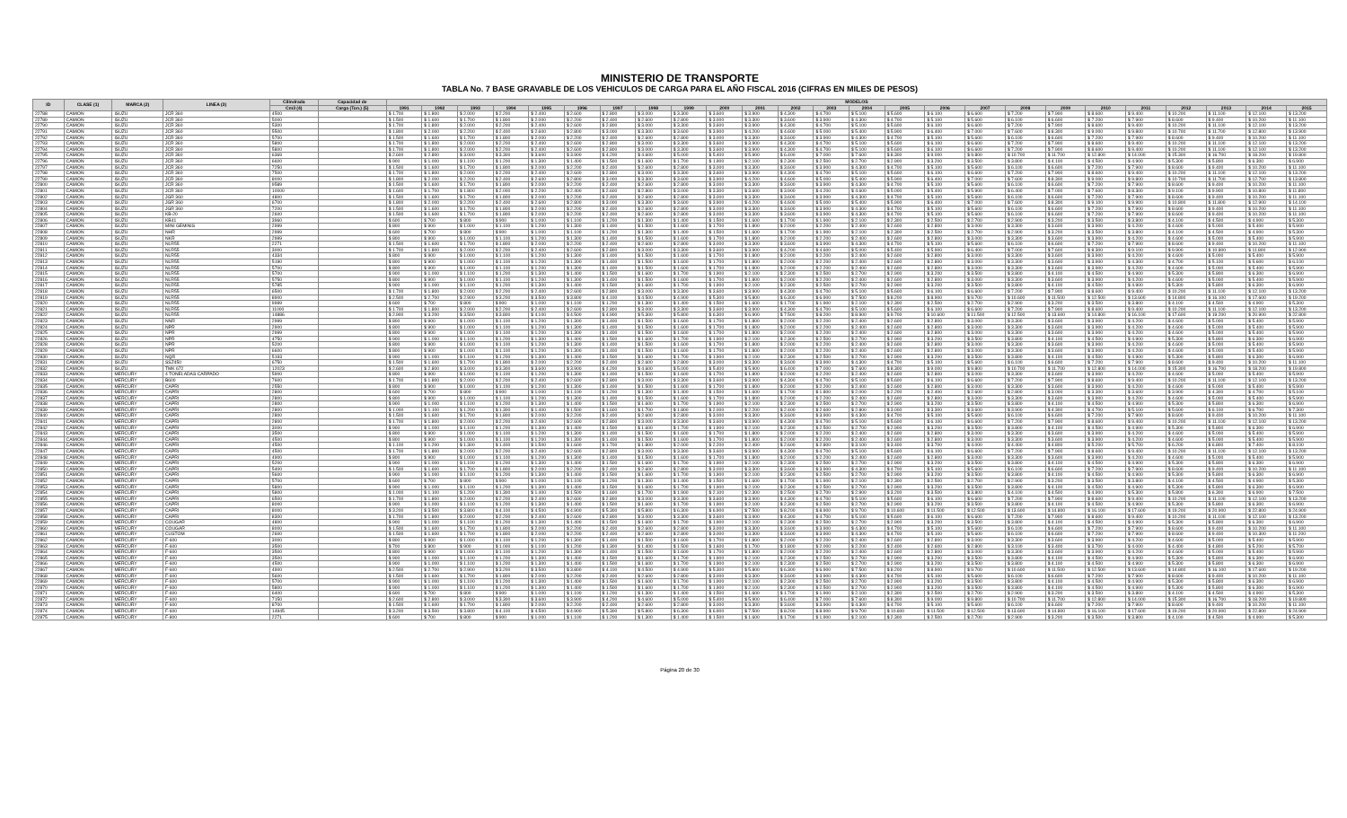MINISTERIO DE TRANSPORTE
TABLA No. 7 BASE GRAVABLE DE LOS VEHICULOS DE CARGA PARA EL AÑO FISCAL 2016 (CIFRAS EN MILES DE PESOS)
| ID | CLASE (1) | MARCA (2) | LINEA (3) | Cilindrada | Capacidad de | MODELOS | | | | | | | | | | | | | | | | | | | | | | | | |
| --- | --- | --- | --- | --- | --- | --- | --- | --- | --- | --- | --- | --- | --- | --- | --- | --- | --- | --- | --- | --- | --- | --- | --- | --- | --- | --- | --- | --- | --- | --- |
| | | | | Cm3 (4) | Carga (Ton.) (5) | 1991 | 1992 | 1993 | 1994 | 1995 | 1996 | 1997 | 1998 | 1999 | 2000 | 2001 | 2002 | 2003 | 2004 | 2005 | 2006 | 2007 | 2008 | 2009 | 2010 | 2011 | 2012 | 2013 | 2014 | 2015 |
| 22788 | CAMION | ISUZU | JCR 360 | 4500 | | $ 1.700 | $ 1.800 | $ 2.000 | $ 2.200 | $ 2.400 | $ 2.600 | $ 2.800 | $ 3.000 | $ 3.300 | $ 3.600 | $ 3.900 | $ 4.300 | $ 4.700 | $ 5.100 | $ 5.600 | $ 6.100 | $ 6.600 | $ 7.200 | $ 7.900 | $ 8.600 | $ 9.400 | $ 10.200 | $ 11.100 | $ 12.100 | $ 13.200 |
| 22789 | CAMION | ISUZU | JCR 360 | 5000 | | $ 1.500 | $ 1.600 | $ 1.700 | $ 1.800 | $ 2.000 | $ 2.200 | $ 2.400 | $ 2.600 | $ 2.800 | $ 3.000 | $ 3.300 | $ 3.600 | $ 3.900 | $ 4.300 | $ 4.700 | $ 5.100 | $ 5.600 | $ 6.100 | $ 6.600 | $ 7.200 | $ 7.900 | $ 8.600 | $ 9.400 | $ 10.200 | $ 11.100 |
| 22790 | CAMION | ISUZU | JCR 360 | 5300 | | $ 1.700 | $ 1.800 | $ 2.000 | $ 2.200 | $ 2.400 | $ 2.600 | $ 2.800 | $ 3.000 | $ 3.300 | $ 3.600 | $ 3.900 | $ 4.300 | $ 4.700 | $ 5.100 | $ 5.600 | $ 6.100 | $ 6.600 | $ 7.200 | $ 7.900 | $ 8.600 | $ 9.400 | $ 10.200 | $ 11.100 | $ 12.100 | $ 13.200 |
| 22791 | CAMION | ISUZU | JCR 360 | 5500 | | $ 1.800 | $ 2.000 | $ 2.200 | $ 2.400 | $ 2.600 | $ 2.800 | $ 3.000 | $ 3.300 | $ 3.600 | $ 3.900 | $ 4.200 | $ 4.600 | $ 5.000 | $ 5.400 | $ 5.900 | $ 6.400 | $ 7.000 | $ 7.600 | $ 8.300 | $ 9.000 | $ 9.800 | $ 10.700 | $ 11.700 | $ 12.800 | $ 13.900 |
| 22792 | CAMION | ISUZU | JCR 360 | 5700 | | $ 1.500 | $ 1.600 | $ 1.700 | $ 1.800 | $ 2.000 | $ 2.200 | $ 2.400 | $ 2.600 | $ 2.800 | $ 3.000 | $ 3.300 | $ 3.600 | $ 3.900 | $ 4.300 | $ 4.700 | $ 5.100 | $ 5.600 | $ 6.100 | $ 6.600 | $ 7.200 | $ 7.900 | $ 8.600 | $ 9.400 | $ 10.200 | $ 11.100 |
| 22793 | CAMION | ISUZU | JCR 360 | 5800 | | $ 1.700 | $ 1.800 | $ 2.000 | $ 2.200 | $ 2.400 | $ 2.600 | $ 2.800 | $ 3.000 | $ 3.300 | $ 3.600 | $ 3.900 | $ 4.300 | $ 4.700 | $ 5.100 | $ 5.600 | $ 6.100 | $ 6.600 | $ 7.200 | $ 7.900 | $ 8.600 | $ 9.400 | $ 10.200 | $ 11.100 | $ 12.100 | $ 13.200 |
| 22794 | CAMION | ISUZU | JCR 360 | 5800 | | $ 1.700 | $ 1.800 | $ 2.000 | $ 2.200 | $ 2.400 | $ 2.600 | $ 2.800 | $ 3.000 | $ 3.300 | $ 3.600 | $ 3.900 | $ 4.300 | $ 4.700 | $ 5.100 | $ 5.600 | $ 6.100 | $ 6.600 | $ 7.200 | $ 7.900 | $ 8.600 | $ 9.400 | $ 10.200 | $ 11.100 | $ 12.100 | $ 13.200 |
| 22795 | CAMION | ISUZU | JCR 360 | 6369 | | $ 2.600 | $ 2.800 | $ 3.000 | $ 3.300 | $ 3.600 | $ 3.900 | $ 4.200 | $ 4.600 | $ 5.000 | $ 5.400 | $ 5.900 | $ 6.400 | $ 7.000 | $ 7.600 | $ 8.300 | $ 9.000 | $ 9.800 | $ 10.700 | $ 11.700 | $ 12.800 | $ 14.000 | $ 15.300 | $ 16.700 | $ 18.200 | $ 19.800 |
| 22796 | CAMION | ISUZU | JCR 360 | 6600 | | $ 900 | $ 1.000 | $ 1.100 | $ 1.200 | $ 1.300 | $ 1.400 | $ 1.500 | $ 1.600 | $ 1.700 | $ 1.900 | $ 2.100 | $ 2.300 | $ 2.500 | $ 2.700 | $ 2.900 | $ 3.200 | $ 3.500 | $ 3.800 | $ 4.100 | $ 4.500 | $ 4.900 | $ 5.300 | $ 5.800 | $ 6.300 | $ 6.900 |
| 22797 | CAMION | ISUZU | JCR 360 | 7250 | | $ 1.500 | $ 1.600 | $ 1.700 | $ 1.800 | $ 2.000 | $ 2.200 | $ 2.400 | $ 2.600 | $ 2.800 | $ 3.000 | $ 3.300 | $ 3.600 | $ 3.900 | $ 4.300 | $ 4.700 | $ 5.100 | $ 5.600 | $ 6.100 | $ 6.600 | $ 7.200 | $ 7.900 | $ 8.600 | $ 9.400 | $ 10.200 | $ 11.100 |
| 22798 | CAMION | ISUZU | JCR 360 | 7500 | | $ 1.700 | $ 1.800 | $ 2.000 | $ 2.200 | $ 2.400 | $ 2.600 | $ 2.800 | $ 3.000 | $ 3.300 | $ 3.600 | $ 3.900 | $ 4.300 | $ 4.700 | $ 5.100 | $ 5.600 | $ 6.100 | $ 6.600 | $ 7.200 | $ 7.900 | $ 8.600 | $ 9.400 | $ 10.200 | $ 11.100 | $ 12.100 | $ 13.200 |
| 22799 | CAMION | ISUZU | JCR 360 | 8000 | | $ 1.800 | $ 2.000 | $ 2.200 | $ 2.400 | $ 2.600 | $ 2.800 | $ 3.000 | $ 3.300 | $ 3.600 | $ 3.900 | $ 4.200 | $ 4.600 | $ 5.000 | $ 5.400 | $ 5.900 | $ 6.400 | $ 7.000 | $ 7.600 | $ 8.300 | $ 9.000 | $ 9.800 | $ 10.700 | $ 11.700 | $ 12.700 | $ 13.800 |
| 22800 | CAMION | ISUZU | JCR 360 | 9589 | | $ 1.500 | $ 1.600 | $ 1.700 | $ 1.800 | $ 2.000 | $ 2.200 | $ 2.400 | $ 2.600 | $ 2.800 | $ 3.000 | $ 3.300 | $ 3.600 | $ 3.900 | $ 4.300 | $ 4.700 | $ 5.100 | $ 5.600 | $ 6.100 | $ 6.600 | $ 7.200 | $ 7.900 | $ 8.600 | $ 9.400 | $ 10.200 | $ 11.100 |
| 22801 | CAMION | ISUZU | JCR 360 | 10000 | | $ 1.600 | $ 1.700 | $ 1.800 | $ 2.000 | $ 2.200 | $ 2.400 | $ 2.600 | $ 2.800 | $ 3.000 | $ 3.300 | $ 3.600 | $ 3.900 | $ 4.200 | $ 4.600 | $ 5.000 | $ 5.400 | $ 5.900 | $ 6.400 | $ 7.000 | $ 7.600 | $ 8.300 | $ 9.100 | $ 9.900 | $ 10.800 | $ 11.800 |
| 22802 | CAMION | ISUZU | JGR 360 | 4800 | | $ 1.500 | $ 1.600 | $ 1.700 | $ 1.800 | $ 2.000 | $ 2.200 | $ 2.400 | $ 2.600 | $ 2.800 | $ 3.000 | $ 3.300 | $ 3.600 | $ 3.900 | $ 4.300 | $ 4.700 | $ 5.100 | $ 5.600 | $ 6.100 | $ 6.600 | $ 7.200 | $ 7.900 | $ 8.600 | $ 9.400 | $ 10.200 | $ 11.100 |
| 22803 | CAMION | ISUZU | JGR 360 | 6700 | | $ 1.800 | $ 2.000 | $ 2.200 | $ 2.400 | $ 2.600 | $ 2.800 | $ 3.000 | $ 3.300 | $ 3.600 | $ 3.900 | $ 4.200 | $ 4.600 | $ 5.000 | $ 5.400 | $ 5.900 | $ 6.400 | $ 7.000 | $ 7.600 | $ 8.300 | $ 9.100 | $ 9.900 | $ 10.800 | $ 11.800 | $ 12.900 | $ 14.100 |
| 22804 | CAMION | ISUZU | JGR 360 | 7200 | | $ 1.500 | $ 1.600 | $ 1.700 | $ 1.800 | $ 2.000 | $ 2.200 | $ 2.400 | $ 2.600 | $ 2.800 | $ 3.000 | $ 3.300 | $ 3.600 | $ 3.900 | $ 4.300 | $ 4.700 | $ 5.100 | $ 5.600 | $ 6.100 | $ 6.600 | $ 7.200 | $ 7.900 | $ 8.600 | $ 9.400 | $ 10.200 | $ 11.100 |
| 22805 | CAMION | ISUZU | KB-20 | 2600 | | $ 1.500 | $ 1.600 | $ 1.700 | $ 1.800 | $ 2.000 | $ 2.200 | $ 2.400 | $ 2.600 | $ 2.800 | $ 3.000 | $ 3.300 | $ 3.600 | $ 3.900 | $ 4.300 | $ 4.700 | $ 5.100 | $ 5.600 | $ 6.100 | $ 6.600 | $ 7.200 | $ 7.900 | $ 8.600 | $ 9.400 | $ 10.200 | $ 11.100 |
| 22806 | CAMION | ISUZU | KB41 | 3960 | | $ 600 | $ 700 | $ 800 | $ 900 | $ 1.000 | $ 1.100 | $ 1.200 | $ 1.300 | $ 1.400 | $ 1.500 | $ 1.600 | $ 1.700 | $ 1.900 | $ 2.100 | $ 2.300 | $ 2.500 | $ 2.700 | $ 2.900 | $ 3.200 | $ 3.500 | $ 3.800 | $ 4.100 | $ 4.500 | $ 4.900 | $ 5.300 |
| 22807 | CAMION | ISUZU | MINI GEMINIS | 2999 | | $ 800 | $ 900 | $ 1.000 | $ 1.100 | $ 1.200 | $ 1.300 | $ 1.400 | $ 1.500 | $ 1.600 | $ 1.700 | $ 1.800 | $ 2.000 | $ 2.200 | $ 2.400 | $ 2.600 | $ 2.800 | $ 3.000 | $ 3.300 | $ 3.600 | $ 3.900 | $ 4.200 | $ 4.600 | $ 5.000 | $ 5.400 | $ 5.900 |
| 22808 | CAMION | ISUZU | NHR | 2999 | | $ 600 | $ 700 | $ 800 | $ 900 | $ 1.000 | $ 1.100 | $ 1.200 | $ 1.300 | $ 1.400 | $ 1.500 | $ 1.600 | $ 1.700 | $ 1.900 | $ 2.100 | $ 2.300 | $ 2.500 | $ 2.700 | $ 2.900 | $ 3.200 | $ 3.500 | $ 3.800 | $ 4.100 | $ 4.500 | $ 4.900 | $ 5.300 |
| 22809 | CAMION | ISUZU | NKR | 2999 | | $ 800 | $ 900 | $ 1.000 | $ 1.100 | $ 1.200 | $ 1.300 | $ 1.400 | $ 1.500 | $ 1.600 | $ 1.700 | $ 1.800 | $ 2.000 | $ 2.200 | $ 2.400 | $ 2.600 | $ 2.800 | $ 3.000 | $ 3.300 | $ 3.600 | $ 3.900 | $ 4.200 | $ 4.600 | $ 5.000 | $ 5.400 | $ 5.900 |
| 22810 | CAMION | ISUZU | NLR55 | 2271 | | $ 1.500 | $ 1.600 | $ 1.700 | $ 1.800 | $ 2.000 | $ 2.200 | $ 2.400 | $ 2.600 | $ 2.800 | $ 3.000 | $ 3.300 | $ 3.600 | $ 3.900 | $ 4.300 | $ 4.700 | $ 5.100 | $ 5.600 | $ 6.100 | $ 6.600 | $ 7.200 | $ 7.900 | $ 8.600 | $ 9.400 | $ 10.200 | $ 11.100 |
| 22811 | CAMION | ISUZU | NLR55 | 3000 | | $ 1.700 | $ 1.800 | $ 2.000 | $ 2.200 | $ 2.400 | $ 2.600 | $ 2.800 | $ 3.000 | $ 3.300 | $ 3.600 | $ 3.900 | $ 4.200 | $ 4.600 | $ 5.000 | $ 5.400 | $ 5.900 | $ 6.400 | $ 7.000 | $ 7.600 | $ 8.300 | $ 9.100 | $ 9.900 | $ 10.800 | $ 11.800 | $ 12.900 |
| 22812 | CAMION | ISUZU | NLR55 | 4334 | | $ 800 | $ 900 | $ 1.000 | $ 1.100 | $ 1.200 | $ 1.300 | $ 1.400 | $ 1.500 | $ 1.600 | $ 1.700 | $ 1.800 | $ 2.000 | $ 2.200 | $ 2.400 | $ 2.600 | $ 2.800 | $ 3.000 | $ 3.300 | $ 3.600 | $ 3.900 | $ 4.200 | $ 4.600 | $ 5.000 | $ 5.400 | $ 5.900 |
| 22813 | CAMION | ISUZU | NLR55 | 5190 | | $ 800 | $ 900 | $ 1.000 | $ 1.100 | $ 1.200 | $ 1.300 | $ 1.400 | $ 1.500 | $ 1.600 | $ 1.700 | $ 1.800 | $ 2.000 | $ 2.200 | $ 2.400 | $ 2.600 | $ 2.800 | $ 3.000 | $ 3.300 | $ 3.600 | $ 3.900 | $ 4.300 | $ 4.700 | $ 5.100 | $ 5.600 | $ 6.100 |
| 22814 | CAMION | ISUZU | NLR55 | 5700 | | $ 800 | $ 900 | $ 1.000 | $ 1.100 | $ 1.200 | $ 1.300 | $ 1.400 | $ 1.500 | $ 1.600 | $ 1.700 | $ 1.800 | $ 2.000 | $ 2.200 | $ 2.400 | $ 2.600 | $ 2.800 | $ 3.000 | $ 3.300 | $ 3.600 | $ 3.900 | $ 4.200 | $ 4.600 | $ 5.000 | $ 5.400 | $ 5.900 |
| 22815 | CAMION | ISUZU | NLR55 | 5700 | | $ 900 | $ 1.000 | $ 1.100 | $ 1.200 | $ 1.300 | $ 1.400 | $ 1.500 | $ 1.600 | $ 1.700 | $ 1.900 | $ 2.100 | $ 2.300 | $ 2.500 | $ 2.700 | $ 2.900 | $ 3.200 | $ 3.500 | $ 3.800 | $ 4.100 | $ 4.500 | $ 4.900 | $ 5.300 | $ 5.800 | $ 6.300 | $ 6.900 |
| 22816 | CAMION | ISUZU | NLR55 | 5750 | | $ 800 | $ 900 | $ 1.000 | $ 1.100 | $ 1.200 | $ 1.300 | $ 1.400 | $ 1.500 | $ 1.600 | $ 1.700 | $ 1.800 | $ 2.000 | $ 2.200 | $ 2.400 | $ 2.600 | $ 2.800 | $ 3.000 | $ 3.300 | $ 3.600 | $ 3.900 | $ 4.200 | $ 4.600 | $ 5.000 | $ 5.400 | $ 5.900 |
| 22817 | CAMION | ISUZU | NLR55 | 5785 | | $ 900 | $ 1.000 | $ 1.100 | $ 1.200 | $ 1.300 | $ 1.400 | $ 1.500 | $ 1.600 | $ 1.700 | $ 1.900 | $ 2.100 | $ 2.300 | $ 2.500 | $ 2.700 | $ 2.900 | $ 3.200 | $ 3.500 | $ 3.800 | $ 4.100 | $ 4.500 | $ 4.900 | $ 5.300 | $ 5.800 | $ 6.300 | $ 6.900 |
| 22818 | CAMION | ISUZU | NLR55 | 6500 | | $ 1.700 | $ 1.800 | $ 2.000 | $ 2.200 | $ 2.400 | $ 2.600 | $ 2.800 | $ 3.000 | $ 3.300 | $ 3.600 | $ 3.900 | $ 4.300 | $ 4.700 | $ 5.100 | $ 5.600 | $ 6.100 | $ 6.600 | $ 7.200 | $ 7.900 | $ 8.600 | $ 9.400 | $ 10.200 | $ 11.100 | $ 12.100 | $ 13.200 |
| 22819 | CAMION | ISUZU | NLR55 | 8900 | | $ 2.500 | $ 2.700 | $ 2.900 | $ 3.200 | $ 3.500 | $ 3.800 | $ 4.100 | $ 4.500 | $ 4.900 | $ 5.300 | $ 5.800 | $ 6.300 | $ 6.900 | $ 7.500 | $ 8.200 | $ 8.900 | $ 9.700 | $ 10.600 | $ 11.500 | $ 12.500 | $ 13.600 | $ 14.800 | $ 16.100 | $ 17.600 | $ 19.200 |
| 22820 | CAMION | ISUZU | NLR55 | 9999 | | $ 600 | $ 700 | $ 800 | $ 900 | $ 1.000 | $ 1.100 | $ 1.200 | $ 1.300 | $ 1.400 | $ 1.500 | $ 1.600 | $ 1.700 | $ 1.900 | $ 2.100 | $ 2.300 | $ 2.500 | $ 2.700 | $ 2.900 | $ 3.200 | $ 3.500 | $ 3.800 | $ 4.100 | $ 4.500 | $ 4.900 | $ 5.300 |
| 22821 | CAMION | ISUZU | NLR55 | 11000 | | $ 1.700 | $ 1.800 | $ 2.000 | $ 2.200 | $ 2.400 | $ 2.600 | $ 2.800 | $ 3.000 | $ 3.300 | $ 3.600 | $ 3.900 | $ 4.300 | $ 4.700 | $ 5.100 | $ 5.600 | $ 6.100 | $ 6.600 | $ 7.200 | $ 7.900 | $ 8.600 | $ 9.400 | $ 10.200 | $ 11.100 | $ 12.100 | $ 13.200 |
| 22822 | CAMION | ISUZU | NLR55 | 14886 | | $ 2.900 | $ 3.200 | $ 3.500 | $ 3.800 | $ 4.100 | $ 4.500 | $ 4.900 | $ 5.300 | $ 5.800 | $ 6.300 | $ 6.900 | $ 7.500 | $ 8.200 | $ 8.900 | $ 9.700 | $ 10.600 | $ 11.500 | $ 12.500 | $ 13.600 | $ 14.800 | $ 16.100 | $ 17.600 | $ 19.200 | $ 20.900 | $ 22.800 |
| 22823 | CAMION | ISUZU | NNR | 2999 | | $ 800 | $ 900 | $ 1.000 | $ 1.100 | $ 1.200 | $ 1.300 | $ 1.400 | $ 1.500 | $ 1.600 | $ 1.700 | $ 1.800 | $ 2.000 | $ 2.200 | $ 2.400 | $ 2.600 | $ 2.800 | $ 3.000 | $ 3.300 | $ 3.600 | $ 3.900 | $ 4.200 | $ 4.600 | $ 5.000 | $ 5.400 | $ 5.900 |
| 22824 | CAMION | ISUZU | NPR | 2900 | | $ 800 | $ 900 | $ 1.000 | $ 1.100 | $ 1.200 | $ 1.300 | $ 1.400 | $ 1.500 | $ 1.600 | $ 1.700 | $ 1.800 | $ 2.000 | $ 2.200 | $ 2.400 | $ 2.600 | $ 2.800 | $ 3.000 | $ 3.300 | $ 3.600 | $ 3.900 | $ 4.200 | $ 4.600 | $ 5.000 | $ 5.400 | $ 5.900 |
| 22825 | CAMION | ISUZU | NPR | 2999 | | $ 800 | $ 900 | $ 1.000 | $ 1.100 | $ 1.200 | $ 1.300 | $ 1.400 | $ 1.500 | $ 1.600 | $ 1.700 | $ 1.800 | $ 2.000 | $ 2.200 | $ 2.400 | $ 2.600 | $ 2.800 | $ 3.000 | $ 3.300 | $ 3.600 | $ 3.900 | $ 4.200 | $ 4.600 | $ 5.000 | $ 5.400 | $ 5.900 |
| 22826 | CAMION | ISUZU | NPR | 4750 | | $ 900 | $ 1.000 | $ 1.100 | $ 1.200 | $ 1.300 | $ 1.400 | $ 1.500 | $ 1.600 | $ 1.700 | $ 1.900 | $ 2.100 | $ 2.300 | $ 2.500 | $ 2.700 | $ 2.900 | $ 3.200 | $ 3.500 | $ 3.800 | $ 4.100 | $ 4.500 | $ 4.900 | $ 5.300 | $ 5.800 | $ 6.300 | $ 6.900 |
| 22828 | CAMION | ISUZU | NPR | 5200 | | $ 800 | $ 900 | $ 1.000 | $ 1.100 | $ 1.200 | $ 1.300 | $ 1.400 | $ 1.500 | $ 1.600 | $ 1.700 | $ 1.800 | $ 2.000 | $ 2.200 | $ 2.400 | $ 2.600 | $ 2.800 | $ 3.000 | $ 3.300 | $ 3.600 | $ 3.900 | $ 4.200 | $ 4.600 | $ 5.000 | $ 5.400 | $ 5.900 |
| 22829 | CAMION | ISUZU | NPR | 6600 | | $ 800 | $ 900 | $ 1.000 | $ 1.100 | $ 1.200 | $ 1.300 | $ 1.400 | $ 1.500 | $ 1.600 | $ 1.700 | $ 1.800 | $ 2.000 | $ 2.200 | $ 2.400 | $ 2.600 | $ 2.800 | $ 3.000 | $ 3.300 | $ 3.600 | $ 3.900 | $ 4.200 | $ 4.600 | $ 5.000 | $ 5.400 | $ 5.900 |
| 22830 | CAMION | ISUZU | NQR | 5193 | | $ 900 | $ 1.000 | $ 1.100 | $ 1.200 | $ 1.300 | $ 1.400 | $ 1.500 | $ 1.600 | $ 1.700 | $ 1.900 | $ 2.100 | $ 2.300 | $ 2.500 | $ 2.700 | $ 2.900 | $ 3.200 | $ 3.500 | $ 3.800 | $ 4.100 | $ 4.500 | $ 4.900 | $ 5.300 | $ 5.800 | $ 6.300 | $ 6.900 |
| 22831 | CAMION | ISUZU | SSZ450 | 6750 | | $ 1.500 | $ 1.600 | $ 1.700 | $ 1.800 | $ 2.000 | $ 2.200 | $ 2.400 | $ 2.600 | $ 2.800 | $ 3.000 | $ 3.300 | $ 3.600 | $ 3.900 | $ 4.300 | $ 4.700 | $ 5.100 | $ 5.600 | $ 6.100 | $ 6.600 | $ 7.200 | $ 7.900 | $ 8.600 | $ 9.400 | $ 10.200 | $ 11.100 |
| 22832 | CAMION | ISUZU | TMK 672 | 12023 | | $ 2.600 | $ 2.800 | $ 3.000 | $ 3.300 | $ 3.600 | $ 3.900 | $ 4.200 | $ 4.600 | $ 5.000 | $ 5.400 | $ 5.900 | $ 6.400 | $ 7.000 | $ 7.600 | $ 8.300 | $ 9.000 | $ 9.800 | $ 10.700 | $ 11.700 | $ 12.800 | $ 14.000 | $ 15.300 | $ 16.700 | $ 18.200 | $ 19.800 |
| 22833 | CAMION | MERCURY | 4 TONELADAS CARPADO | 5900 | | $ 800 | $ 900 | $ 1.000 | $ 1.100 | $ 1.200 | $ 1.300 | $ 1.400 | $ 1.500 | $ 1.600 | $ 1.700 | $ 1.800 | $ 2.000 | $ 2.200 | $ 2.400 | $ 2.600 | $ 2.800 | $ 3.000 | $ 3.300 | $ 3.600 | $ 3.900 | $ 4.200 | $ 4.600 | $ 5.000 | $ 5.400 | $ 5.900 |
| 22834 | CAMION | MERCURY | B600 | 7600 | | $ 1.700 | $ 1.800 | $ 2.000 | $ 2.200 | $ 2.400 | $ 2.600 | $ 2.800 | $ 3.000 | $ 3.300 | $ 3.600 | $ 3.900 | $ 4.300 | $ 4.700 | $ 5.100 | $ 5.600 | $ 6.100 | $ 6.600 | $ 7.200 | $ 7.900 | $ 8.600 | $ 9.400 | $ 10.200 | $ 11.100 | $ 12.100 | $ 13.200 |
| 22835 | CAMION | MERCURY | CAPRI | 2550 | | $ 800 | $ 900 | $ 1.000 | $ 1.100 | $ 1.200 | $ 1.300 | $ 1.400 | $ 1.500 | $ 1.600 | $ 1.700 | $ 1.800 | $ 2.000 | $ 2.200 | $ 2.400 | $ 2.600 | $ 2.800 | $ 3.000 | $ 3.300 | $ 3.600 | $ 3.900 | $ 4.200 | $ 4.600 | $ 5.000 | $ 5.400 | $ 5.900 |
| 22836 | CAMION | MERCURY | CAPRI | 2800 | | $ 600 | $ 700 | $ 800 | $ 900 | $ 1.000 | $ 1.100 | $ 1.200 | $ 1.300 | $ 1.400 | $ 1.500 | $ 1.600 | $ 1.700 | $ 1.800 | $ 2.000 | $ 2.200 | $ 2.400 | $ 2.600 | $ 2.800 | $ 3.000 | $ 3.300 | $ 3.600 | $ 3.900 | $ 4.300 | $ 4.700 | $ 5.100 |
| 22837 | CAMION | MERCURY | CAPRI | 2800 | | $ 800 | $ 900 | $ 1.000 | $ 1.100 | $ 1.200 | $ 1.300 | $ 1.400 | $ 1.500 | $ 1.600 | $ 1.700 | $ 1.800 | $ 2.000 | $ 2.200 | $ 2.400 | $ 2.600 | $ 2.800 | $ 3.000 | $ 3.300 | $ 3.600 | $ 3.900 | $ 4.200 | $ 4.600 | $ 5.000 | $ 5.400 | $ 5.900 |
| 22838 | CAMION | MERCURY | CAPRI | 2800 | | $ 900 | $ 1.000 | $ 1.100 | $ 1.200 | $ 1.300 | $ 1.400 | $ 1.500 | $ 1.600 | $ 1.700 | $ 1.900 | $ 2.100 | $ 2.300 | $ 2.500 | $ 2.700 | $ 2.900 | $ 3.200 | $ 3.500 | $ 3.800 | $ 4.100 | $ 4.500 | $ 4.900 | $ 5.300 | $ 5.800 | $ 6.300 | $ 6.900 |
| 22839 | CAMION | MERCURY | CAPRI | 2800 | | $ 1.000 | $ 1.100 | $ 1.200 | $ 1.300 | $ 1.400 | $ 1.500 | $ 1.600 | $ 1.700 | $ 1.800 | $ 2.000 | $ 2.200 | $ 2.400 | $ 2.600 | $ 2.800 | $ 3.000 | $ 3.300 | $ 3.600 | $ 3.900 | $ 4.300 | $ 4.700 | $ 5.100 | $ 5.600 | $ 6.100 | $ 6.700 | $ 7.300 |
| 22840 | CAMION | MERCURY | CAPRI | 2800 | | $ 1.500 | $ 1.600 | $ 1.700 | $ 1.800 | $ 2.000 | $ 2.200 | $ 2.400 | $ 2.600 | $ 2.800 | $ 3.000 | $ 3.300 | $ 3.600 | $ 3.900 | $ 4.300 | $ 4.700 | $ 5.100 | $ 5.600 | $ 6.100 | $ 6.600 | $ 7.200 | $ 7.900 | $ 8.600 | $ 9.400 | $ 10.200 | $ 11.100 |
| 22841 | CAMION | MERCURY | CAPRI | 2800 | | $ 1.700 | $ 1.800 | $ 2.000 | $ 2.200 | $ 2.400 | $ 2.600 | $ 2.800 | $ 3.000 | $ 3.300 | $ 3.600 | $ 3.900 | $ 4.300 | $ 4.700 | $ 5.100 | $ 5.600 | $ 6.100 | $ 6.600 | $ 7.200 | $ 7.900 | $ 8.600 | $ 9.400 | $ 10.200 | $ 11.100 | $ 12.100 | $ 13.200 |
| 22842 | CAMION | MERCURY | CAPRI | 3000 | | $ 900 | $ 1.000 | $ 1.100 | $ 1.200 | $ 1.300 | $ 1.400 | $ 1.500 | $ 1.600 | $ 1.700 | $ 1.900 | $ 2.100 | $ 2.300 | $ 2.500 | $ 2.700 | $ 2.900 | $ 3.200 | $ 3.500 | $ 3.800 | $ 4.100 | $ 4.500 | $ 4.900 | $ 5.300 | $ 5.800 | $ 6.300 | $ 6.900 |
| 22843 | CAMION | MERCURY | CAPRI | 3500 | | $ 800 | $ 900 | $ 1.000 | $ 1.100 | $ 1.200 | $ 1.300 | $ 1.400 | $ 1.500 | $ 1.600 | $ 1.700 | $ 1.800 | $ 2.000 | $ 2.200 | $ 2.400 | $ 2.600 | $ 2.800 | $ 3.000 | $ 3.300 | $ 3.600 | $ 3.900 | $ 4.200 | $ 4.600 | $ 5.000 | $ 5.400 | $ 5.900 |
| 22844 | CAMION | MERCURY | CAPRI | 4500 | | $ 800 | $ 900 | $ 1.000 | $ 1.100 | $ 1.200 | $ 1.300 | $ 1.400 | $ 1.500 | $ 1.600 | $ 1.700 | $ 1.800 | $ 2.000 | $ 2.200 | $ 2.400 | $ 2.600 | $ 2.800 | $ 3.000 | $ 3.300 | $ 3.600 | $ 3.900 | $ 4.200 | $ 4.600 | $ 5.000 | $ 5.400 | $ 5.900 |
| 22846 | CAMION | MERCURY | CAPRI | 4500 | | $ 1.100 | $ 1.200 | $ 1.300 | $ 1.400 | $ 1.500 | $ 1.600 | $ 1.700 | $ 1.800 | $ 2.000 | $ 2.200 | $ 2.400 | $ 2.600 | $ 2.800 | $ 3.100 | $ 3.400 | $ 3.700 | $ 4.000 | $ 4.400 | $ 4.800 | $ 5.200 | $ 5.700 | $ 6.200 | $ 6.800 | $ 7.400 | $ 8.100 |
| 22847 | CAMION | MERCURY | CAPRI | 4500 | | $ 1.700 | $ 1.800 | $ 2.000 | $ 2.200 | $ 2.400 | $ 2.600 | $ 2.800 | $ 3.000 | $ 3.300 | $ 3.600 | $ 3.900 | $ 4.300 | $ 4.700 | $ 5.100 | $ 5.600 | $ 6.100 | $ 6.600 | $ 7.200 | $ 7.900 | $ 8.600 | $ 9.400 | $ 10.200 | $ 11.100 | $ 12.100 | $ 13.200 |
| 22848 | CAMION | MERCURY | CAPRI | 4900 | | $ 800 | $ 900 | $ 1.000 | $ 1.100 | $ 1.200 | $ 1.300 | $ 1.400 | $ 1.500 | $ 1.600 | $ 1.700 | $ 1.800 | $ 2.000 | $ 2.200 | $ 2.400 | $ 2.600 | $ 2.800 | $ 3.000 | $ 3.300 | $ 3.600 | $ 3.900 | $ 4.200 | $ 4.600 | $ 5.000 | $ 5.400 | $ 5.900 |
| 22849 | CAMION | MERCURY | CAPRI | 5200 | | $ 900 | $ 1.000 | $ 1.100 | $ 1.200 | $ 1.300 | $ 1.400 | $ 1.500 | $ 1.600 | $ 1.700 | $ 1.900 | $ 2.100 | $ 2.300 | $ 2.500 | $ 2.700 | $ 2.900 | $ 3.200 | $ 3.500 | $ 3.800 | $ 4.100 | $ 4.500 | $ 4.900 | $ 5.300 | $ 5.800 | $ 6.300 | $ 6.900 |
| 22850 | CAMION | MERCURY | CAPRI | 5400 | | $ 1.500 | $ 1.600 | $ 1.700 | $ 1.800 | $ 2.000 | $ 2.200 | $ 2.400 | $ 2.600 | $ 2.800 | $ 3.000 | $ 3.300 | $ 3.600 | $ 3.900 | $ 4.300 | $ 4.700 | $ 5.100 | $ 5.600 | $ 6.100 | $ 6.600 | $ 7.200 | $ 7.900 | $ 8.600 | $ 9.400 | $ 10.200 | $ 11.100 |
| 22851 | CAMION | MERCURY | CAPRI | 5600 | | $ 900 | $ 1.000 | $ 1.100 | $ 1.200 | $ 1.300 | $ 1.400 | $ 1.500 | $ 1.600 | $ 1.700 | $ 1.900 | $ 2.100 | $ 2.300 | $ 2.500 | $ 2.700 | $ 2.900 | $ 3.200 | $ 3.500 | $ 3.800 | $ 4.100 | $ 4.500 | $ 4.900 | $ 5.300 | $ 5.800 | $ 6.300 | $ 6.900 |
| 22852 | CAMION | MERCURY | CAPRI | 5700 | | $ 600 | $ 700 | $ 800 | $ 900 | $ 1.000 | $ 1.100 | $ 1.200 | $ 1.300 | $ 1.400 | $ 1.500 | $ 1.600 | $ 1.700 | $ 1.900 | $ 2.100 | $ 2.300 | $ 2.500 | $ 2.700 | $ 2.900 | $ 3.200 | $ 3.500 | $ 3.800 | $ 4.100 | $ 4.500 | $ 4.900 | $ 5.300 |
| 22853 | CAMION | MERCURY | CAPRI | 5800 | | $ 900 | $ 1.000 | $ 1.100 | $ 1.200 | $ 1.300 | $ 1.400 | $ 1.500 | $ 1.600 | $ 1.700 | $ 1.900 | $ 2.100 | $ 2.300 | $ 2.500 | $ 2.700 | $ 2.900 | $ 3.200 | $ 3.500 | $ 3.800 | $ 4.100 | $ 4.500 | $ 4.900 | $ 5.300 | $ 5.800 | $ 6.300 | $ 6.900 |
| 22854 | CAMION | MERCURY | CAPRI | 5800 | | $ 1.000 | $ 1.100 | $ 1.200 | $ 1.300 | $ 1.400 | $ 1.500 | $ 1.600 | $ 1.700 | $ 1.900 | $ 2.100 | $ 2.300 | $ 2.500 | $ 2.700 | $ 2.900 | $ 3.200 | $ 3.500 | $ 3.800 | $ 4.100 | $ 4.500 | $ 4.900 | $ 5.300 | $ 5.800 | $ 6.300 | $ 6.900 | $ 7.500 |
| 22855 | CAMION | MERCURY | CAPRI | 6500 | | $ 1.700 | $ 1.800 | $ 2.000 | $ 2.200 | $ 2.400 | $ 2.600 | $ 2.800 | $ 3.000 | $ 3.300 | $ 3.600 | $ 3.900 | $ 4.300 | $ 4.700 | $ 5.100 | $ 5.600 | $ 6.100 | $ 6.600 | $ 7.200 | $ 7.900 | $ 8.600 | $ 9.400 | $ 10.200 | $ 11.100 | $ 12.100 | $ 13.200 |
| 22856 | CAMION | MERCURY | CAPRI | 8000 | | $ 900 | $ 1.000 | $ 1.100 | $ 1.200 | $ 1.300 | $ 1.400 | $ 1.500 | $ 1.600 | $ 1.700 | $ 1.900 | $ 2.100 | $ 2.300 | $ 2.500 | $ 2.700 | $ 2.900 | $ 3.200 | $ 3.500 | $ 3.800 | $ 4.100 | $ 4.500 | $ 4.900 | $ 5.300 | $ 5.800 | $ 6.300 | $ 6.900 |
| 22857 | CAMION | MERCURY | CAPRI | 8000 | | $ 3.200 | $ 3.500 | $ 3.800 | $ 4.100 | $ 4.500 | $ 4.900 | $ 5.300 | $ 5.800 | $ 6.300 | $ 6.900 | $ 7.500 | $ 8.200 | $ 8.900 | $ 9.700 | $ 10.600 | $ 11.500 | $ 12.500 | $ 13.600 | $ 14.800 | $ 16.100 | $ 17.600 | $ 19.200 | $ 20.900 | $ 22.800 | $ 24.900 |
| 22858 | CAMION | MERCURY | CAPRI | 8300 | | $ 1.700 | $ 1.800 | $ 2.000 | $ 2.200 | $ 2.400 | $ 2.600 | $ 2.800 | $ 3.000 | $ 3.300 | $ 3.600 | $ 3.900 | $ 4.300 | $ 4.700 | $ 5.100 | $ 5.600 | $ 6.100 | $ 6.600 | $ 7.200 | $ 7.900 | $ 8.600 | $ 9.400 | $ 10.200 | $ 11.100 | $ 12.100 | $ 13.200 |
| 22859 | CAMION | MERCURY | COUGAR | 4800 | | $ 900 | $ 1.000 | $ 1.100 | $ 1.200 | $ 1.300 | $ 1.400 | $ 1.500 | $ 1.600 | $ 1.700 | $ 1.900 | $ 2.100 | $ 2.300 | $ 2.500 | $ 2.700 | $ 2.900 | $ 3.200 | $ 3.500 | $ 3.800 | $ 4.100 | $ 4.500 | $ 4.900 | $ 5.300 | $ 5.800 | $ 6.300 | $ 6.900 |
| 22860 | CAMION | MERCURY | COUGAR | 8000 | | $ 1.500 | $ 1.600 | $ 1.700 | $ 1.800 | $ 2.000 | $ 2.200 | $ 2.400 | $ 2.600 | $ 2.800 | $ 3.000 | $ 3.300 | $ 3.600 | $ 3.900 | $ 4.300 | $ 4.700 | $ 5.100 | $ 5.600 | $ 6.100 | $ 6.600 | $ 7.200 | $ 7.900 | $ 8.600 | $ 9.400 | $ 10.200 | $ 11.100 |
| 22861 | CAMION | MERCURY | CUSTOM | 2600 | | $ 1.500 | $ 1.600 | $ 1.700 | $ 1.800 | $ 2.000 | $ 2.200 | $ 2.400 | $ 2.600 | $ 2.800 | $ 3.000 | $ 3.300 | $ 3.600 | $ 3.900 | $ 4.300 | $ 4.700 | $ 5.100 | $ 5.600 | $ 6.100 | $ 6.600 | $ 7.200 | $ 7.900 | $ 8.600 | $ 9.400 | $ 10.300 | $ 11.200 |
| 22862 | CAMION | MERCURY | F-600 | 3000 | | $ 800 | $ 900 | $ 1.000 | $ 1.100 | $ 1.200 | $ 1.300 | $ 1.400 | $ 1.500 | $ 1.600 | $ 1.700 | $ 1.800 | $ 2.000 | $ 2.200 | $ 2.400 | $ 2.600 | $ 2.800 | $ 3.000 | $ 3.300 | $ 3.600 | $ 3.900 | $ 4.200 | $ 4.600 | $ 5.000 | $ 5.400 | $ 5.900 |
| 22863 | CAMION | MERCURY | F-600 | 3500 | | $ 700 | $ 800 | $ 900 | $ 1.000 | $ 1.100 | $ 1.200 | $ 1.300 | $ 1.400 | $ 1.500 | $ 1.600 | $ 1.700 | $ 1.800 | $ 2.000 | $ 2.200 | $ 2.400 | $ 2.600 | $ 2.800 | $ 3.100 | $ 3.400 | $ 3.700 | $ 4.000 | $ 4.400 | $ 4.800 | $ 5.200 | $ 5.700 |
| 22864 | CAMION | MERCURY | F-600 | 3500 | | $ 800 | $ 900 | $ 1.000 | $ 1.100 | $ 1.200 | $ 1.300 | $ 1.400 | $ 1.500 | $ 1.600 | $ 1.700 | $ 1.800 | $ 2.000 | $ 2.200 | $ 2.400 | $ 2.600 | $ 2.800 | $ 3.000 | $ 3.300 | $ 3.600 | $ 3.900 | $ 4.200 | $ 4.600 | $ 5.000 | $ 5.400 | $ 5.900 |
| 22865 | CAMION | MERCURY | F-600 | 3500 | | $ 900 | $ 1.000 | $ 1.100 | $ 1.200 | $ 1.300 | $ 1.400 | $ 1.500 | $ 1.600 | $ 1.700 | $ 1.900 | $ 2.100 | $ 2.300 | $ 2.500 | $ 2.700 | $ 2.900 | $ 3.200 | $ 3.500 | $ 3.800 | $ 4.100 | $ 4.500 | $ 4.900 | $ 5.300 | $ 5.800 | $ 6.300 | $ 6.900 |
| 22866 | CAMION | MERCURY | F-600 | 4500 | | $ 900 | $ 1.000 | $ 1.100 | $ 1.200 | $ 1.300 | $ 1.400 | $ 1.500 | $ 1.600 | $ 1.700 | $ 1.900 | $ 2.100 | $ 2.300 | $ 2.500 | $ 2.700 | $ 2.900 | $ 3.200 | $ 3.500 | $ 3.800 | $ 4.100 | $ 4.500 | $ 4.900 | $ 5.300 | $ 5.800 | $ 6.300 | $ 6.900 |
| 22867 | CAMION | MERCURY | F-600 | 4900 | | $ 2.500 | $ 2.700 | $ 2.900 | $ 3.200 | $ 3.500 | $ 3.800 | $ 4.100 | $ 4.500 | $ 4.900 | $ 5.300 | $ 5.800 | $ 6.300 | $ 6.900 | $ 7.500 | $ 8.200 | $ 8.900 | $ 9.700 | $ 10.600 | $ 11.500 | $ 12.500 | $ 13.600 | $ 14.800 | $ 16.100 | $ 17.600 | $ 19.200 |
| 22868 | CAMION | MERCURY | F-600 | 5600 | | $ 1.500 | $ 1.600 | $ 1.700 | $ 1.800 | $ 2.000 | $ 2.200 | $ 2.400 | $ 2.600 | $ 2.800 | $ 3.000 | $ 3.300 | $ 3.600 | $ 3.900 | $ 4.300 | $ 4.700 | $ 5.100 | $ 5.600 | $ 6.100 | $ 6.600 | $ 7.200 | $ 7.900 | $ 8.600 | $ 9.400 | $ 10.200 | $ 11.100 |
| 22869 | CAMION | MERCURY | F-600 | 5700 | | $ 900 | $ 1.000 | $ 1.100 | $ 1.200 | $ 1.300 | $ 1.400 | $ 1.500 | $ 1.600 | $ 1.700 | $ 1.900 | $ 2.100 | $ 2.300 | $ 2.500 | $ 2.700 | $ 2.900 | $ 3.200 | $ 3.500 | $ 3.800 | $ 4.100 | $ 4.500 | $ 4.900 | $ 5.300 | $ 5.800 | $ 6.300 | $ 6.900 |
| 22870 | CAMION | MERCURY | F-600 | 5800 | | $ 900 | $ 1.000 | $ 1.100 | $ 1.200 | $ 1.300 | $ 1.400 | $ 1.500 | $ 1.600 | $ 1.700 | $ 1.900 | $ 2.100 | $ 2.300 | $ 2.500 | $ 2.700 | $ 2.900 | $ 3.200 | $ 3.500 | $ 3.800 | $ 4.100 | $ 4.500 | $ 4.900 | $ 5.300 | $ 5.800 | $ 6.300 | $ 6.900 |
| 22871 | CAMION | MERCURY | F-600 | 6400 | | $ 600 | $ 700 | $ 800 | $ 900 | $ 1.000 | $ 1.100 | $ 1.200 | $ 1.300 | $ 1.400 | $ 1.500 | $ 1.600 | $ 1.700 | $ 1.900 | $ 2.100 | $ 2.300 | $ 2.500 | $ 2.700 | $ 2.900 | $ 3.200 | $ 3.500 | $ 3.800 | $ 4.100 | $ 4.500 | $ 4.900 | $ 5.300 |
| 22872 | CAMION | MERCURY | F-600 | 7150 | | $ 2.600 | $ 2.800 | $ 3.000 | $ 3.300 | $ 3.600 | $ 3.900 | $ 4.200 | $ 4.600 | $ 5.000 | $ 5.400 | $ 5.900 | $ 6.400 | $ 7.000 | $ 7.600 | $ 8.300 | $ 9.000 | $ 9.800 | $ 10.700 | $ 11.700 | $ 12.800 | $ 14.000 | $ 15.300 | $ 16.700 | $ 18.200 | $ 19.800 |
| 22873 | CAMION | MERCURY | F-600 | 8700 | | $ 1.500 | $ 1.600 | $ 1.700 | $ 1.800 | $ 2.000 | $ 2.200 | $ 2.400 | $ 2.600 | $ 2.800 | $ 3.000 | $ 3.300 | $ 3.600 | $ 3.900 | $ 4.300 | $ 4.700 | $ 5.100 | $ 5.600 | $ 6.100 | $ 6.600 | $ 7.200 | $ 7.900 | $ 8.600 | $ 9.400 | $ 10.200 | $ 11.100 |
| 22874 | CAMION | MERCURY | F-600 | 14945 | | $ 3.200 | $ 3.500 | $ 3.800 | $ 4.100 | $ 4.500 | $ 4.900 | $ 5.300 | $ 5.800 | $ 6.300 | $ 6.900 | $ 7.500 | $ 8.200 | $ 8.900 | $ 9.700 | $ 10.600 | $ 11.500 | $ 12.500 | $ 13.600 | $ 14.800 | $ 16.100 | $ 17.600 | $ 19.200 | $ 20.900 | $ 22.800 | $ 24.900 |
| 22875 | CAMION | MERCURY | F-800 | 2271 | | $ 600 | $ 700 | $ 800 | $ 900 | $ 1.000 | $ 1.100 | $ 1.200 | $ 1.300 | $ 1.400 | $ 1.500 | $ 1.600 | $ 1.700 | $ 1.900 | $ 2.100 | $ 2.300 | $ 2.500 | $ 2.700 | $ 2.900 | $ 3.200 | $ 3.500 | $ 3.800 | $ 4.100 | $ 4.500 | $ 4.900 | $ 5.300 |
Página 20 de 30